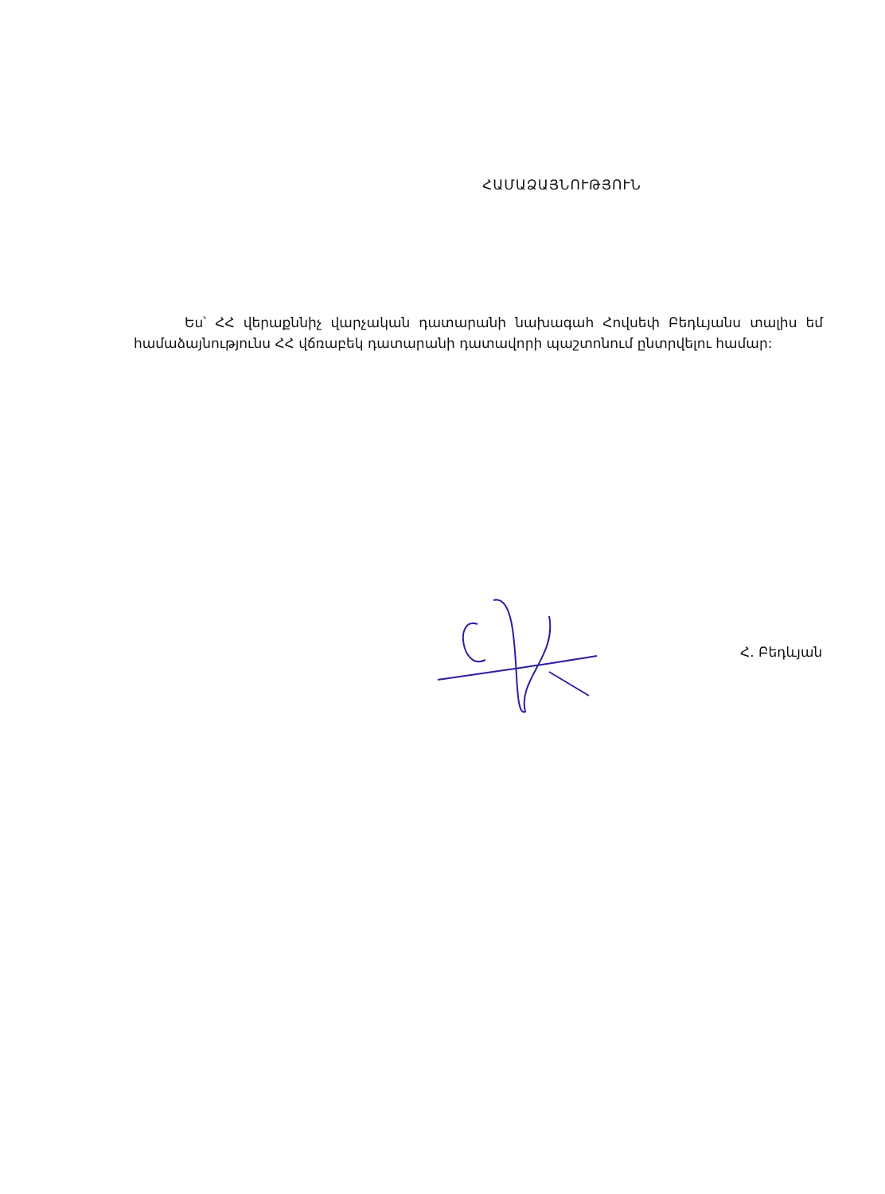ՀԱՄԱՁԱՅՆՈՒԹՅՈՒՆ
Ես՝ ՀՀ վերաքննիչ վարչական դատարանի նախագահ Հովսեփ Բեդևյանս տալիս եմ համաձայնությունս ՀՀ վճռաբեկ դատարանի դատավորի պաշտոնում ընտրվելու համար:
Հ. Բեդևյան